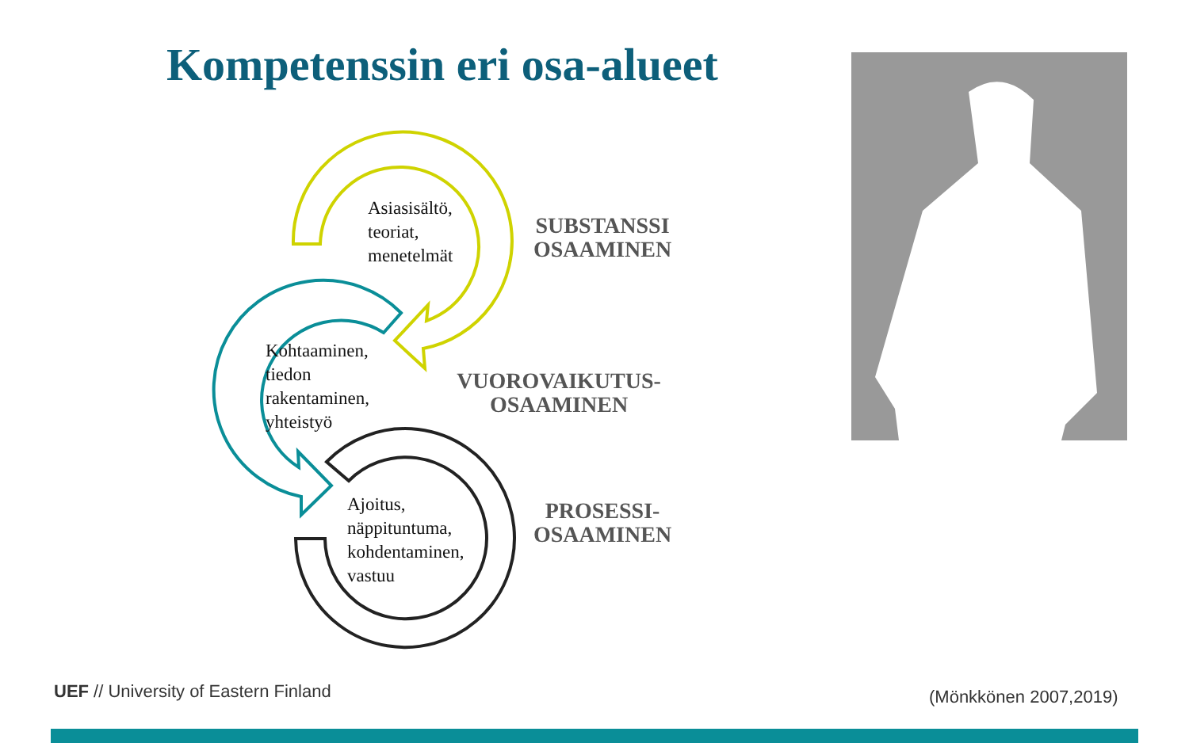Kompetenssin eri osa-alueet
Asiasisältö,
teoriat,
menetelmät
SUBSTANSSI
OSAAMINEN
Kohtaaminen,
tiedon
rakentaminen,
yhteistyö
VUOROVAIKUTUS-
OSAAMINEN
Ajoitus,
näppituntuma,
kohdentaminen,
vastuu
PROSESSI-
OSAAMINEN
UEF // University of Eastern Finland
(Mönkkönen 2007,2019)